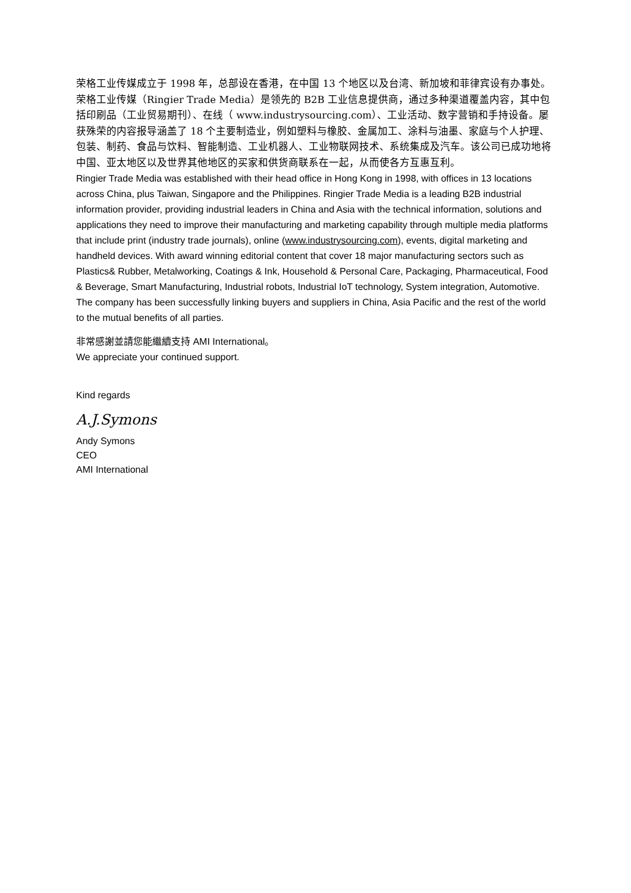荣格工业传媒成立于 1998 年，总部设在香港，在中国 13 个地区以及台湾、新加坡和菲律宾设有办事处。荣格工业传媒（Ringier Trade Media）是领先的 B2B 工业信息提供商，通过多种渠道覆盖内容，其中包括印刷品（工业贸易期刊）、在线（ www.industrysourcing.com）、工业活动、数字营销和手持设备。屡获殊荣的内容报导涵盖了 18 个主要制造业，例如塑料与橡胶、金属加工、涂料与油墨、家庭与个人护理、包装、制药、食品与饮料、智能制造、工业机器人、工业物联网技术、系统集成及汽车。该公司已成功地将中国、亚太地区以及世界其他地区的买家和供货商联系在一起，从而使各方互惠互利。
Ringier Trade Media was established with their head office in Hong Kong in 1998, with offices in 13 locations across China, plus Taiwan, Singapore and the Philippines. Ringier Trade Media is a leading B2B industrial information provider, providing industrial leaders in China and Asia with the technical information, solutions and applications they need to improve their manufacturing and marketing capability through multiple media platforms that include print (industry trade journals), online (www.industrysourcing.com), events, digital marketing and handheld devices. With award winning editorial content that cover 18 major manufacturing sectors such as Plastics& Rubber, Metalworking, Coatings & Ink, Household & Personal Care, Packaging, Pharmaceutical, Food & Beverage, Smart Manufacturing, Industrial robots, Industrial IoT technology, System integration, Automotive. The company has been successfully linking buyers and suppliers in China, Asia Pacific and the rest of the world to the mutual benefits of all parties.
非常感謝並請您能繼續支持 AMI International。
We appreciate your continued support.
Kind regards
A.J.Symons
Andy Symons
CEO
AMI International